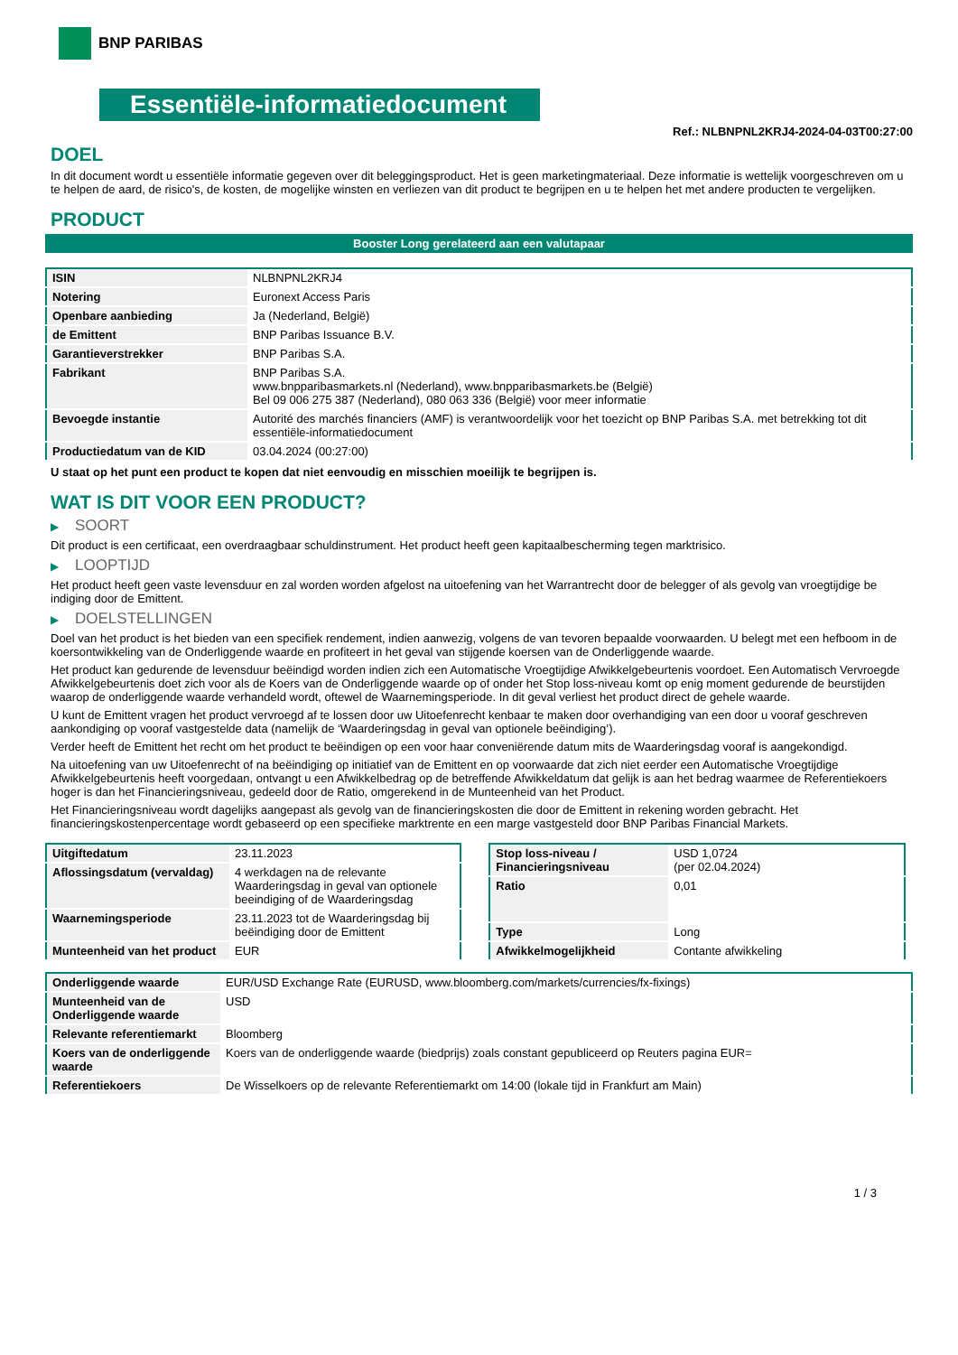BNP PARIBAS
Essentiële-informatiedocument
Ref.: NLBNPNL2KRJ4-2024-04-03T00:27:00
DOEL
In dit document wordt u essentiële informatie gegeven over dit beleggingsproduct. Het is geen marketingmateriaal. Deze informatie is wettelijk voorgeschreven om u te helpen de aard, de risico's, de kosten, de mogelijke winsten en verliezen van dit product te begrijpen en u te helpen het met andere producten te vergelijken.
PRODUCT
Booster Long gerelateerd aan een valutapaar
| ISIN | NLBNPNL2KRJ4 |
| Notering | Euronext Access Paris |
| Openbare aanbieding | Ja (Nederland, België) |
| de Emittent | BNP Paribas Issuance B.V. |
| Garantieverstrekker | BNP Paribas S.A. |
| Fabrikant | BNP Paribas S.A. www.bnpparibasmarkets.nl (Nederland), www.bnpparibasmarkets.be (België) Bel 09 006 275 387 (Nederland), 080 063 336 (België) voor meer informatie |
| Bevoegde instantie | Autorité des marchés financiers (AMF) is verantwoordelijk voor het toezicht op BNP Paribas S.A. met betrekking tot dit essentiële-informatiedocument |
| Productiedatum van de KID | 03.04.2024 (00:27:00) |
U staat op het punt een product te kopen dat niet eenvoudig en misschien moeilijk te begrijpen is.
WAT IS DIT VOOR EEN PRODUCT?
▶ SOORT
Dit product is een certificaat, een overdraagbaar schuldinstrument. Het product heeft geen kapitaalbescherming tegen marktrisico.
▶ LOOPTIJD
Het product heeft geen vaste levensduur en zal worden worden afgelost na uitoefening van het Warrantrecht door de belegger of als gevolg van vroegtijdige be indiging door de Emittent.
▶ DOELSTELLINGEN
Doel van het product is het bieden van een specifiek rendement, indien aanwezig, volgens de van tevoren bepaalde voorwaarden. U belegt met een hefboom in de koersontwikkeling van de Onderliggende waarde en profiteert in het geval van stijgende koersen van de Onderliggende waarde.
Het product kan gedurende de levensduur beëindigd worden indien zich een Automatische Vroegtijdige Afwikkelgebeurtenis voordoet. Een Automatisch Vervroegde Afwikkelgebeurtenis doet zich voor als de Koers van de Onderliggende waarde op of onder het Stop loss-niveau komt op enig moment gedurende de beurstijden waarop de onderliggende waarde verhandeld wordt, oftewel de Waarnemingsperiode. In dit geval verliest het product direct de gehele waarde.
U kunt de Emittent vragen het product vervroegd af te lossen door uw Uitoefenrecht kenbaar te maken door overhandiging van een door u vooraf geschreven aankondiging op vooraf vastgestelde data (namelijk de ‘Waarderingsdag in geval van optionele beëindiging’).
Verder heeft de Emittent het recht om het product te beëindigen op een voor haar conveniërende datum mits de Waarderingsdag vooraf is aangekondigd.
Na uitoefening van uw Uitoefenrecht of na beëindiging op initiatief van de Emittent en op voorwaarde dat zich niet eerder een Automatische Vroegtijdige Afwikkelgebeurtenis heeft voorgedaan, ontvangt u een Afwikkelbedrag op de betreffende Afwikkeldatum dat gelijk is aan het bedrag waarmee de Referentiekoers hoger is dan het Financieringsniveau, gedeeld door de Ratio, omgerekend in de Munteenheid van het Product.
Het Financieringsniveau wordt dagelijks aangepast als gevolg van de financieringskosten die door de Emittent in rekening worden gebracht. Het financieringskostenpercentage wordt gebaseerd op een specifieke marktrente en een marge vastgesteld door BNP Paribas Financial Markets.
| Uitgiftedatum | 23.11.2023 |
| Aflossingsdatum (vervaldag) | 4 werkdagen na de relevante Waarderingsdag in geval van optionele beeindiging of de Waarderingsdag |
| Waarnemingsperiode | 23.11.2023 tot de Waarderingsdag bij beëindiging door de Emittent |
| Munteenheid van het product | EUR |
| Stop loss-niveau / Financieringsniveau | USD 1,0724 (per 02.04.2024) |
| Ratio | 0,01 |
| Type | Long |
| Afwikkelmogelijkheid | Contante afwikkeling |
| Onderliggende waarde | EUR/USD Exchange Rate (EURUSD, www.bloomberg.com/markets/currencies/fx-fixings) |
| Munteenheid van de Onderliggende waarde | USD |
| Relevante referentiemarkt | Bloomberg |
| Koers van de onderliggende waarde | Koers van de onderliggende waarde (biedprijs) zoals constant gepubliceerd op Reuters pagina EUR= |
| Referentiekoers | De Wisselkoers op de relevante Referentiemarkt om 14:00 (lokale tijd in Frankfurt am Main) |
1 / 3